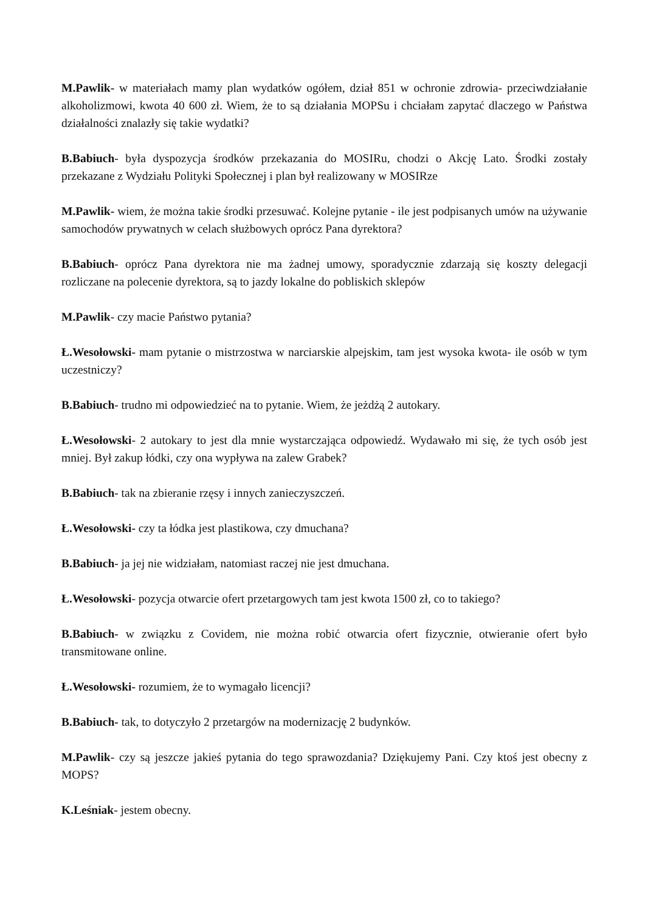M.Pawlik- w materiałach mamy plan wydatków ogółem, dział 851 w ochronie zdrowia- przeciwdziałanie alkoholizmowi, kwota 40 600 zł. Wiem, że to są działania MOPSu i chciałam zapytać dlaczego w Państwa działalności znalazły się takie wydatki?
B.Babiuch- była dyspozycja środków przekazania do MOSIRu, chodzi o Akcję Lato. Środki zostały przekazane z Wydziału Polityki Społecznej i plan był realizowany w MOSIRze
M.Pawlik- wiem, że można takie środki przesuwać. Kolejne pytanie - ile jest podpisanych umów na używanie samochodów prywatnych w celach służbowych oprócz Pana dyrektora?
B.Babiuch- oprócz Pana dyrektora nie ma żadnej umowy, sporadycznie zdarzają się koszty delegacji rozliczane na polecenie dyrektora, są to jazdy lokalne do pobliskich sklepów
M.Pawlik- czy macie Państwo pytania?
Ł.Wesołowski- mam pytanie o mistrzostwa w narciarskie alpejskim, tam jest wysoka kwota- ile osób w tym uczestniczy?
B.Babiuch- trudno mi odpowiedzieć na to pytanie. Wiem, że jeżdżą 2 autokary.
Ł.Wesołowski- 2 autokary to jest dla mnie wystarczająca odpowiedź. Wydawało mi się, że tych osób jest mniej. Był zakup łódki, czy ona wypływa na zalew Grabek?
B.Babiuch- tak na zbieranie rzęsy i innych zanieczyszczeń.
Ł.Wesołowski- czy ta łódka jest plastikowa, czy dmuchana?
B.Babiuch- ja jej nie widziałam, natomiast raczej nie jest dmuchana.
Ł.Wesołowski- pozycja otwarcie ofert przetargowych tam jest kwota 1500 zł, co to takiego?
B.Babiuch- w związku z Covidem, nie można robić otwarcia ofert fizycznie, otwieranie ofert było transmitowane online.
Ł.Wesołowski- rozumiem, że to wymagało licencji?
B.Babiuch- tak, to dotyczyło 2 przetargów na modernizację 2 budynków.
M.Pawlik- czy są jeszcze jakieś pytania do tego sprawozdania? Dziękujemy Pani. Czy ktoś jest obecny z MOPS?
K.Leśniak- jestem obecny.